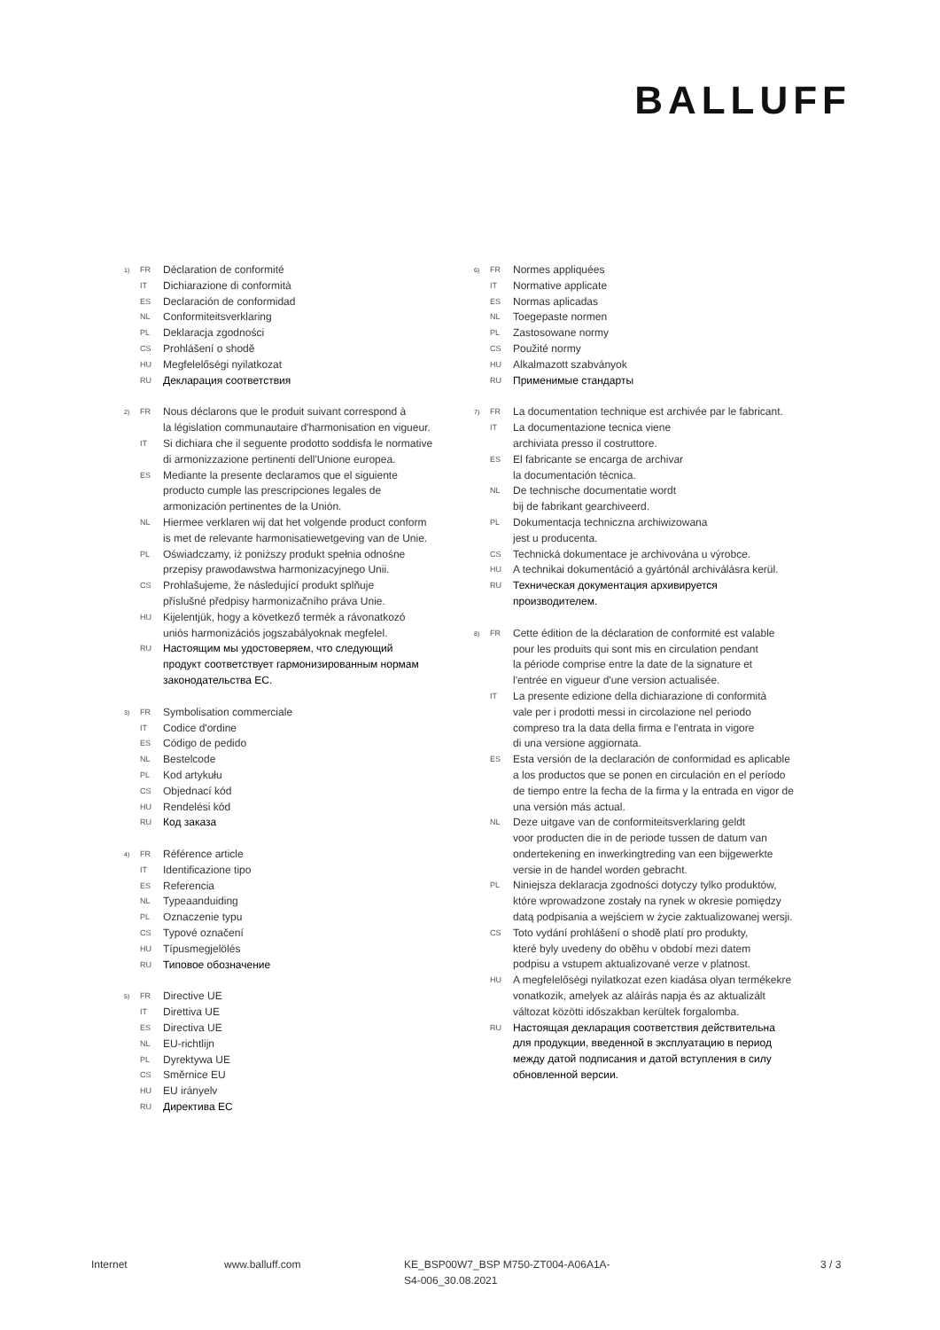BALLUFF
1) FR Déclaration de conformité
IT Dichiarazione di conformità
ES Declaración de conformidad
NL Conformiteitsverklaring
PL Deklaracja zgodności
CS Prohlášení o shodě
HU Megfelelőségi nyilatkozat
RU Декларация соответствия
2) FR Nous déclarons que le produit suivant correspond à
la législation communautaire d'harmonisation en vigueur.
IT Si dichiara che il seguente prodotto soddisfa le normative
di armonizzazione pertinenti dell'Unione europea.
ES Mediante la presente declaramos que el siguiente
producto cumple las prescripciones legales de
armonización pertinentes de la Unión.
NL Hiermee verklaren wij dat het volgende product conform
is met de relevante harmonisatiewetgeving van de Unie.
PL Oświadczamy, iż poniższy produkt spełnia odnośne
przepisy prawodawstwa harmonizacyjnego Unii.
CS Prohlašujeme, že následující produkt splňuje
příslušné předpisy harmonizačního práva Unie.
HU Kijelentjük, hogy a következő termék a rávonatkozó
uniós harmonizációs jogszabályoknak megfelel.
RU Настоящим мы удостоверяем, что следующий
продукт соответствует гармонизированным нормам
законодательства ЕС.
3) FR Symbolisation commerciale
IT Codice d'ordine
ES Código de pedido
NL Bestelcode
PL Kod artykułu
CS Objednací kód
HU Rendelési kód
RU Код заказа
4) FR Référence article
IT Identificazione tipo
ES Referencia
NL Typeaanduiding
PL Oznaczenie typu
CS Typové označení
HU Típusmegjelölés
RU Типовое обозначение
5) FR Directive UE
IT Direttiva UE
ES Directiva UE
NL EU-richtlijn
PL Dyrektywa UE
CS Směrnice EU
HU EU irányelv
RU Директива ЕС
6) FR Normes appliquées
IT Normative applicate
ES Normas aplicadas
NL Toegepaste normen
PL Zastosowane normy
CS Použité normy
HU Alkalmazott szabványok
RU Применимые стандарты
7) FR La documentation technique est archivée par le fabricant.
IT La documentazione tecnica viene
archiviata presso il costruttore.
ES El fabricante se encarga de archivar
la documentación técnica.
NL De technische documentatie wordt
bij de fabrikant gearchiveerd.
PL Dokumentacja techniczna archiwizowana
jest u producenta.
CS Technická dokumentace je archivována u výrobce.
HU A technikai dokumentáció a gyártónál archiválásra kerül.
RU Техническая документация архивируется
производителем.
8) FR Cette édition de la déclaration de conformité est valable
pour les produits qui sont mis en circulation pendant
la période comprise entre la date de la signature et
l'entrée en vigueur d'une version actualisée.
IT La presente edizione della dichiarazione di conformità
vale per i prodotti messi in circolazione nel periodo
compreso tra la data della firma e l'entrata in vigore
di una versione aggiornata.
ES Esta versión de la declaración de conformidad es aplicable
a los productos que se ponen en circulación en el período
de tiempo entre la fecha de la firma y la entrada en vigor de
una versión más actual.
NL Deze uitgave van de conformiteitsverklaring geldt
voor producten die in de periode tussen de datum van
ondertekening en inwerkingtreding van een bijgewerkte
versie in de handel worden gebracht.
PL Niniejsza deklaracja zgodności dotyczy tylko produktów,
które wprowadzone zostały na rynek w okresie pomiędzy
datą podpisania a wejściem w życie zaktualizowanej wersji.
CS Toto vydání prohlášení o shodě platí pro produkty,
které byly uvedeny do oběhu v období mezi datem
podpisu a vstupem aktualizované verze v platnost.
HU A megfelelőségi nyilatkozat ezen kiadása olyan termékekre
vonatkozik, amelyek az aláírás napja és az aktualizált
változat közötti időszakban kerültek forgalomba.
RU Настоящая декларация соответствия действительна
для продукции, введенной в эксплуатацию в период
между датой подписания и датой вступления в силу
обновленной версии.
Internet www.balluff.com KE_BSP00W7_BSP M750-ZT004-A06A1A-
S4-006_30.08.2021
3 / 3